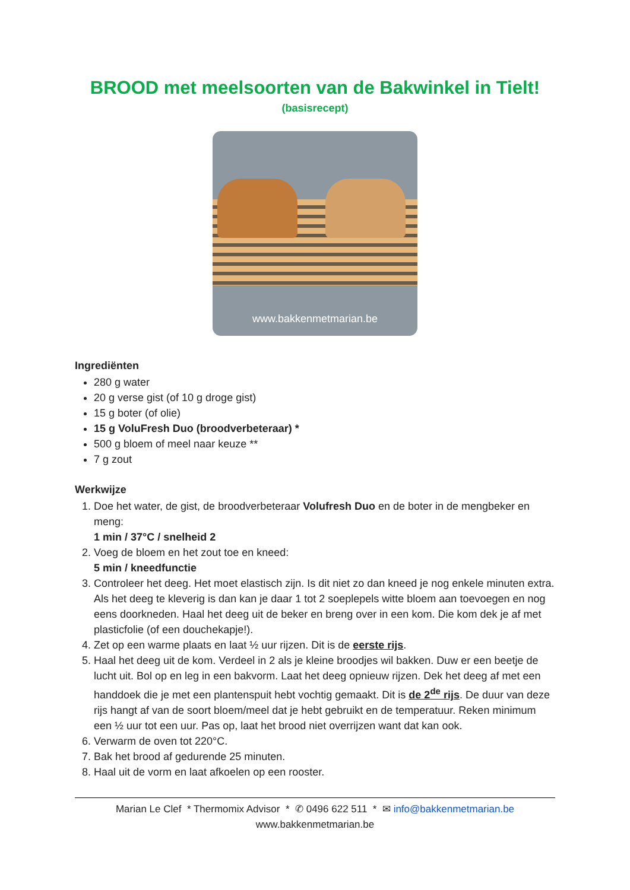BROOD met meelsoorten van de Bakwinkel in Tielt!
(basisrecept)
www.bakkenmetmarian.be
Ingrediënten
280 g water
20 g verse gist (of 10 g droge gist)
15 g boter (of olie)
15 g VoluFresh Duo (broodverbeteraar) *
500 g bloem of meel naar keuze **
7 g zout
Werkwijze
1. Doe het water, de gist, de broodverbeteraar Volufresh Duo en de boter in de mengbeker en meng:
1 min / 37°C / snelheid 2
2. Voeg de bloem en het zout toe en kneed:
5 min / kneedfunctie
3. Controleer het deeg. Het moet elastisch zijn. Is dit niet zo dan kneed je nog enkele minuten extra. Als het deeg te kleverig is dan kan je daar 1 tot 2 soeplepels witte bloem aan toevoegen en nog eens doorkneden. Haal het deeg uit de beker en breng over in een kom. Die kom dek je af met plasticfolie (of een douchekapje!).
4. Zet op een warme plaats en laat ½ uur rijzen. Dit is de eerste rijs.
5. Haal het deeg uit de kom. Verdeel in 2 als je kleine broodjes wil bakken. Duw er een beetje de lucht uit. Bol op en leg in een bakvorm. Laat het deeg opnieuw rijzen. Dek het deeg af met een handdoek die je met een plantenspuit hebt vochtig gemaakt. Dit is de 2<sup>de</sup> rijs. De duur van deze rijs hangt af van de soort bloem/meel dat je hebt gebruikt en de temperatuur. Reken minimum een ½ uur tot een uur. Pas op, laat het brood niet overrijzen want dat kan ook.
6. Verwarm de oven tot 220°C.
7. Bak het brood af gedurende 25 minuten.
8. Haal uit de vorm en laat afkoelen op een rooster.
Marian Le Clef * Thermomix Advisor * ✆ 0496 622 511 * ✉ info@bakkenmetmarian.be
www.bakkenmetmarian.be